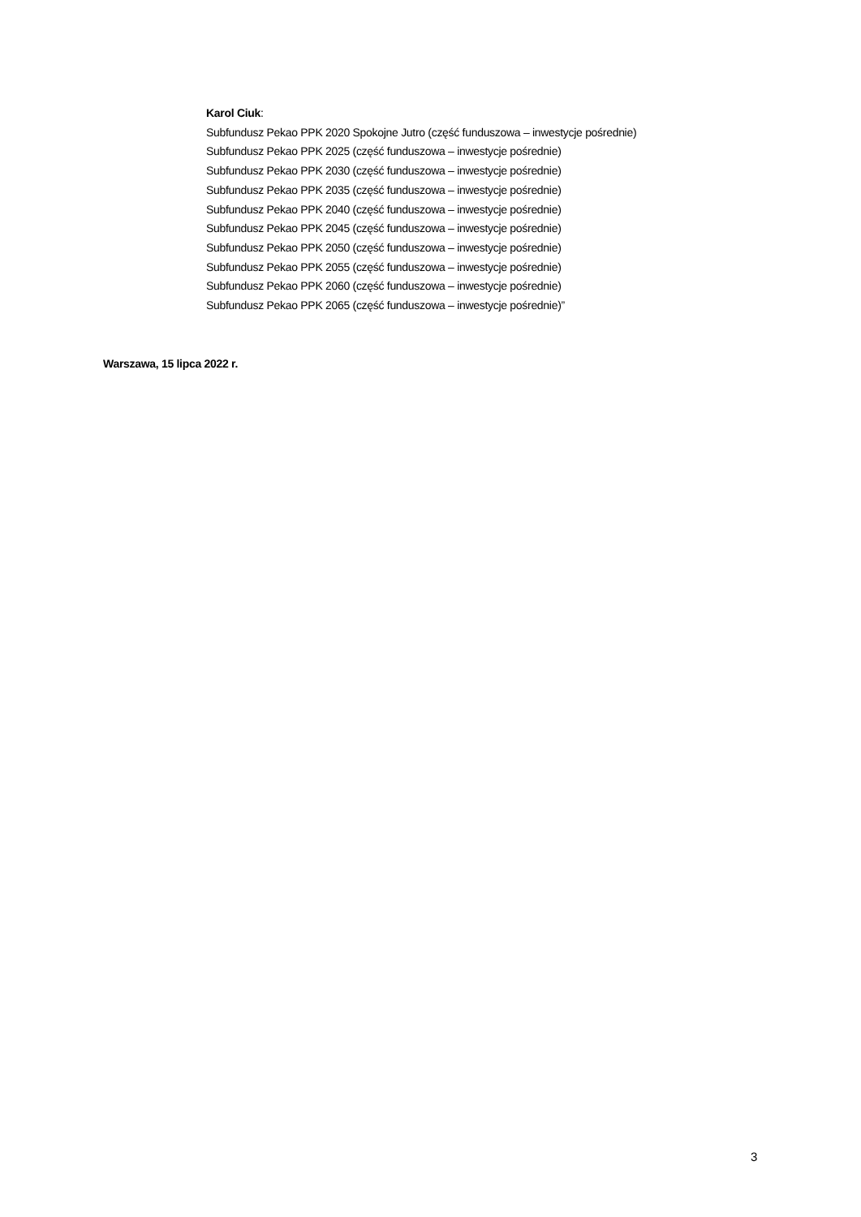Karol Ciuk:
Subfundusz Pekao PPK 2020 Spokojne Jutro (część funduszowa – inwestycje pośrednie)
Subfundusz Pekao PPK 2025 (część funduszowa – inwestycje pośrednie)
Subfundusz Pekao PPK 2030 (część funduszowa – inwestycje pośrednie)
Subfundusz Pekao PPK 2035 (część funduszowa – inwestycje pośrednie)
Subfundusz Pekao PPK 2040 (część funduszowa – inwestycje pośrednie)
Subfundusz Pekao PPK 2045 (część funduszowa – inwestycje pośrednie)
Subfundusz Pekao PPK 2050 (część funduszowa – inwestycje pośrednie)
Subfundusz Pekao PPK 2055 (część funduszowa – inwestycje pośrednie)
Subfundusz Pekao PPK 2060 (część funduszowa – inwestycje pośrednie)
Subfundusz Pekao PPK 2065 (część funduszowa – inwestycje pośrednie)”
Warszawa, 15 lipca 2022 r.
3